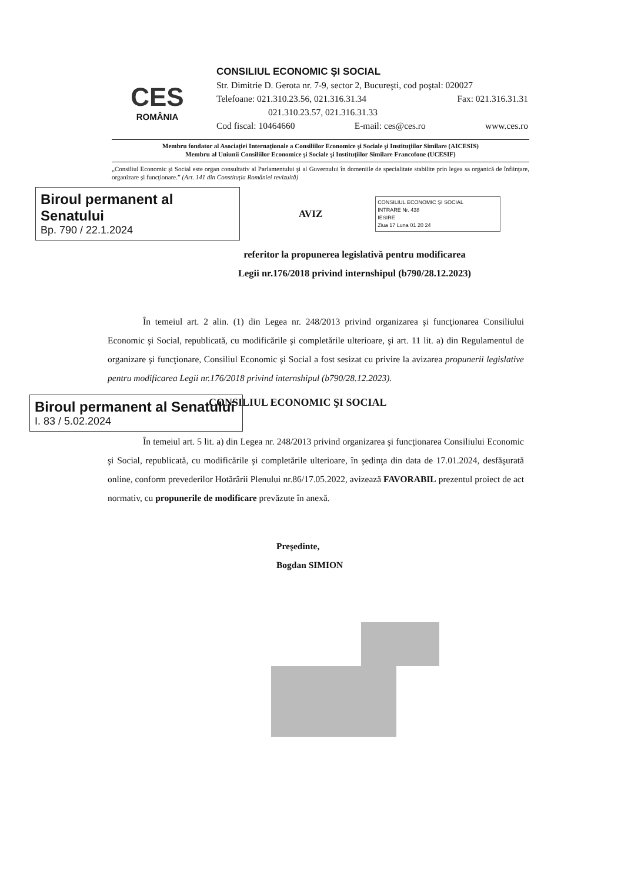CES
ROMÂNIA
CONSILIUL ECONOMIC ŞI SOCIAL
Str. Dimitrie D. Gerota nr. 7-9, sector 2, Bucureşti, cod poştal: 020027
Telefoane: 021.310.23.56, 021.316.31.34 Fax: 021.316.31.31
021.310.23.57, 021.316.31.33
Cod fiscal: 10464660 E-mail: ces@ces.ro www.ces.ro
Membru fondator al Asociaţiei Internaţionale a Consiliilor Economice şi Sociale şi Instituţiilor Similare (AICESIS)
Membru al Uniunii Consiliilor Economice şi Sociale şi Instituţiilor Similare Francofone (UCESIF)
„Consiliul Economic şi Social este organ consultativ al Parlamentului şi al Guvernului în domeniile de specialitate stabilite prin legea sa organică de înfiinţare, organizare şi funcţionare.” (Art. 141 din Constituţia României revizuită)
Biroul permanent al Senatului
Bp. 790 / 22.1.2024
AVIZ
CONSILIUL ECONOMIC ŞI SOCIAL
INTRARE Nr. 438
IESIRE
Ziua 17 Luna 01 20 24
referitor la propunerea legislativă pentru modificarea
Legii nr.176/2018 privind internshipul (b790/28.12.2023)
În temeiul art. 2 alin. (1) din Legea nr. 248/2013 privind organizarea şi funcţionarea Consiliului Economic şi Social, republicată, cu modificările şi completările ulterioare, şi art. 11 lit. a) din Regulamentul de organizare şi funcţionare, Consiliul Economic şi Social a fost sesizat cu privire la avizarea propunerii legislative pentru modificarea Legii nr.176/2018 privind internshipul (b790/28.12.2023).
Biroul permanent al Senatului
I. 83 / 5.02.2024
CONSILIUL ECONOMIC ŞI SOCIAL
În temeiul art. 5 lit. a) din Legea nr. 248/2013 privind organizarea şi funcţionarea Consiliului Economic şi Social, republicată, cu modificările şi completările ulterioare, în şedinţa din data de 17.01.2024, desfăşurată online, conform prevederilor Hotărârii Plenului nr.86/17.05.2022, avizează FAVORABIL prezentul proiect de act normativ, cu propunerile de modificare prevăzute în anexă.
Preşedinte,
Bogdan SIMION